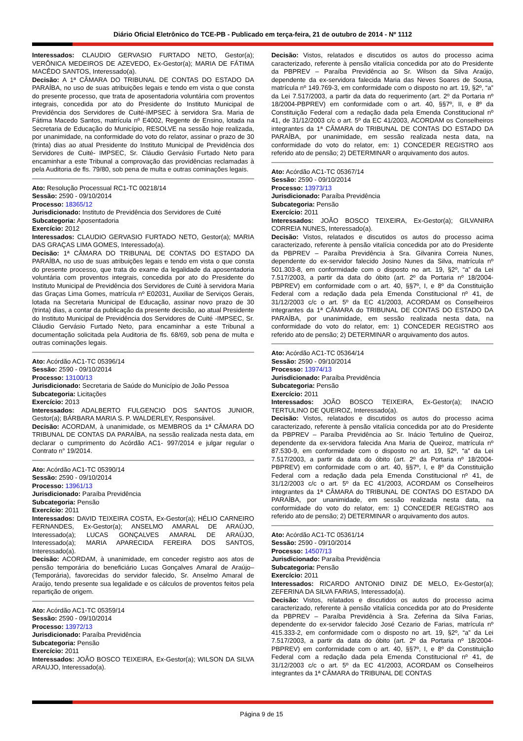Diário Oficial Eletrônico do TCE-PB - Publicado em terça-feira, 21 de outubro de 2014 - Nº 1112
Interessados: CLAUDIO GERVASIO FURTADO NETO, Gestor(a); VERÔNICA MEDEIROS DE AZEVEDO, Ex-Gestor(a); MARIA DE FÁTIMA MACÊDO SANTOS, Interessado(a).
Decisão: A 1ª CÂMARA DO TRIBUNAL DE CONTAS DO ESTADO DA PARAÍBA, no uso de suas atribuições legais e tendo em vista o que consta do presente processo, que trata de aposentadoria voluntária com proventos integrais, concedida por ato do Presidente do Instituto Municipal de Previdência dos Servidores de Cuité-IMPSEC à servidora Sra. Maria de Fátima Macedo Santos, matrícula nº E4002, Regente de Ensino, lotada na Secretaria de Educação do Município, RESOLVE na sessão hoje realizada, por unanimidade, na conformidade do voto do relator, assinar o prazo de 30 (trinta) dias ao atual Presidente do Instituto Municipal de Previdência dos Servidores de Cuité- IMPSEC, Sr. Cláudio Gervásio Furtado Neto para encaminhar a este Tribunal a comprovação das providências reclamadas à pela Auditoria de fls. 79/80, sob pena de multa e outras cominações legais.
Ato: Resolução Processual RC1-TC 00218/14
Sessão: 2590 - 09/10/2014
Processo: 18365/12
Jurisdicionado: Instituto de Previdência dos Servidores de Cuité
Subcategoria: Aposentadoria
Exercício: 2012
Interessados: CLAUDIO GERVASIO FURTADO NETO, Gestor(a); MARIA DAS GRAÇAS LIMA GOMES, Interessado(a).
Decisão: 1ª CÂMARA DO TRIBUNAL DE CONTAS DO ESTADO DA PARAÍBA, no uso de suas atribuições legais e tendo em vista o que consta do presente processo, que trata do exame da legalidade da aposentadoria voluntária com proventos integrais, concedida por ato do Presidente do Instituto Municipal de Previdência dos Servidores de Cuité à servidora Maria das Graças Lima Gomes, matrícula nº E02031, Auxiliar de Serviços Gerais, lotada na Secretaria Municipal de Educação, assinar novo prazo de 30 (trinta) dias, a contar da publicação da presente decisão, ao atual Presidente do Instituto Municipal de Previdência dos Servidores de Cuité -IMPSEC, Sr. Cláudio Gervásio Furtado Neto, para encaminhar a este Tribunal a documentação solicitada pela Auditoria de fls. 68/69, sob pena de multa e outras cominações legais.
Ato: Acórdão AC1-TC 05396/14
Sessão: 2590 - 09/10/2014
Processo: 13100/13
Jurisdicionado: Secretaria de Saúde do Município de João Pessoa
Subcategoria: Licitações
Exercício: 2013
Interessados: ADALBERTO FULGENCIO DOS SANTOS JUNIOR, Gestor(a); BÁRBARA MARIA S. P. WALDERLEY, Responsável.
Decisão: ACORDAM, à unanimidade, os MEMBROS da 1ª CÂMARA DO TRIBUNAL DE CONTAS DA PARAÍBA, na sessão realizada nesta data, em declarar o cumprimento do Acórdão AC1- 997/2014 e julgar regular o Contrato n° 19/2014.
Ato: Acórdão AC1-TC 05390/14
Sessão: 2590 - 09/10/2014
Processo: 13961/13
Jurisdicionado: Paraíba Previdência
Subcategoria: Pensão
Exercício: 2011
Interessados: DAVID TEIXEIRA COSTA, Ex-Gestor(a); HÉLIO CARNEIRO FERNANDES, Ex-Gestor(a); ANSELMO AMARAL DE ARAÚJO, Interessado(a); LUCAS GONÇALVES AMARAL DE ARAÚJO, Interessado(a); MARIA APARECIDA FEREIRA DOS SANTOS, Interessado(a).
Decisão: ACORDAM, à unanimidade, em conceder registro aos atos de pensão temporária do beneficiário Lucas Gonçalves Amaral de Araújo– (Temporária), favorecidas do servidor falecido, Sr. Anselmo Amaral de Araújo, tendo presente sua legalidade e os cálculos de proventos feitos pela repartição de origem.
Ato: Acórdão AC1-TC 05359/14
Sessão: 2590 - 09/10/2014
Processo: 13972/13
Jurisdicionado: Paraíba Previdência
Subcategoria: Pensão
Exercício: 2011
Interessados: JOÃO BOSCO TEIXEIRA, Ex-Gestor(a); WILSON DA SILVA ARAUJO, Interessado(a).
Decisão: Vistos, relatados e discutidos os autos do processo acima caracterizado, referente à pensão vitalícia concedida por ato do Presidente da PBPREV – Paraíba Previdência ao Sr. Wilson da Silva Araújo, dependente da ex-servidora falecida Maria das Neves Soares de Sousa, matrícula nº 149.769-3, em conformidade com o disposto no art. 19, §2º, “a” da Lei 7.517/2003, a partir da data do requerimento (art. 2º da Portaria nº 18/2004-PBPREV) em conformidade com o art. 40, §§7º, II, e 8º da Constituição Federal com a redação dada pela Emenda Constitucional nº 41, de 31/12/2003 c/c o art. 5º da EC 41/2003, ACORDAM os Conselheiros integrantes da 1ª CÂMARA do TRIBUNAL DE CONTAS DO ESTADO DA PARAÍBA, por unanimidade, em sessão realizada nesta data, na conformidade do voto do relator, em: 1) CONCEDER REGISTRO aos referido ato de pensão; 2) DETERMINAR o arquivamento dos autos.
Ato: Acórdão AC1-TC 05367/14
Sessão: 2590 - 09/10/2014
Processo: 13973/13
Jurisdicionado: Paraíba Previdência
Subcategoria: Pensão
Exercício: 2011
Interessados: JOÃO BOSCO TEIXEIRA, Ex-Gestor(a); GILVANIRA CORREIA NUNES, Interessado(a).
Decisão: Vistos, relatados e discutidos os autos do processo acima caracterizado, referente à pensão vitalícia concedida por ato do Presidente da PBPREV – Paraíba Previdência à Sra. Gilvanira Correia Nunes, dependente do ex-servidor falecido Josino Nunes da Silva, matrícula nº 501.303-8, em conformidade com o disposto no art. 19, §2º, “a” da Lei 7.517/2003, a partir da data do óbito (art. 2º da Portaria nº 18/2004-PBPREV) em conformidade com o art. 40, §§7º, I, e 8º da Constituição Federal com a redação dada pela Emenda Constitucional nº 41, de 31/12/2003 c/c o art. 5º da EC 41/2003, ACORDAM os Conselheiros integrantes da 1ª CÂMARA do TRIBUNAL DE CONTAS DO ESTADO DA PARAÍBA, por unanimidade, em sessão realizada nesta data, na conformidade do voto do relator, em: 1) CONCEDER REGISTRO aos referido ato de pensão; 2) DETERMINAR o arquivamento dos autos.
Ato: Acórdão AC1-TC 05364/14
Sessão: 2590 - 09/10/2014
Processo: 13974/13
Jurisdicionado: Paraíba Previdência
Subcategoria: Pensão
Exercício: 2011
Interessados: JOÃO BOSCO TEIXEIRA, Ex-Gestor(a); INACIO TERTULINO DE QUEIROZ, Interessado(a).
Decisão: Vistos, relatados e discutidos os autos do processo acima caracterizado, referente à pensão vitalícia concedida por ato do Presidente da PBPREV – Paraíba Previdência ao Sr. Inácio Tertulino de Queiroz, dependente da ex-servidora falecida Ana Maria de Queiroz, matrícula nº 87.530-9, em conformidade com o disposto no art. 19, §2º, “a” da Lei 7.517/2003, a partir da data do óbito (art. 2º da Portaria nº 18/2004-PBPREV) em conformidade com o art. 40, §§7º, I, e 8º da Constituição Federal com a redação dada pela Emenda Constitucional nº 41, de 31/12/2003 c/c o art. 5º da EC 41/2003, ACORDAM os Conselheiros integrantes da 1ª CÂMARA do TRIBUNAL DE CONTAS DO ESTADO DA PARAÍBA, por unanimidade, em sessão realizada nesta data, na conformidade do voto do relator, em: 1) CONCEDER REGISTRO aos referido ato de pensão; 2) DETERMINAR o arquivamento dos autos.
Ato: Acórdão AC1-TC 05361/14
Sessão: 2590 - 09/10/2014
Processo: 14507/13
Jurisdicionado: Paraíba Previdência
Subcategoria: Pensão
Exercício: 2011
Interessados: RICARDO ANTONIO DINIZ DE MELO, Ex-Gestor(a); ZEFERINA DA SILVA FARIAS, Interessado(a).
Decisão: Vistos, relatados e discutidos os autos do processo acima caracterizado, referente à pensão vitalícia concedida por ato do Presidente da PBPREV – Paraíba Previdência à Sra. Zeferina da Silva Farias, dependente do ex-servidor falecido José Cezario de Farias, matrícula nº 415.333-2, em conformidade com o disposto no art. 19, §2º, “a” da Lei 7.517/2003, a partir da data do óbito (art. 2º da Portaria nº 18/2004-PBPREV) em conformidade com o art. 40, §§7º, I, e 8º da Constituição Federal com a redação dada pela Emenda Constitucional nº 41, de 31/12/2003 c/c o art. 5º da EC 41/2003, ACORDAM os Conselheiros integrantes da 1ª CÂMARA do TRIBUNAL DE CONTAS
Página 9 de 15